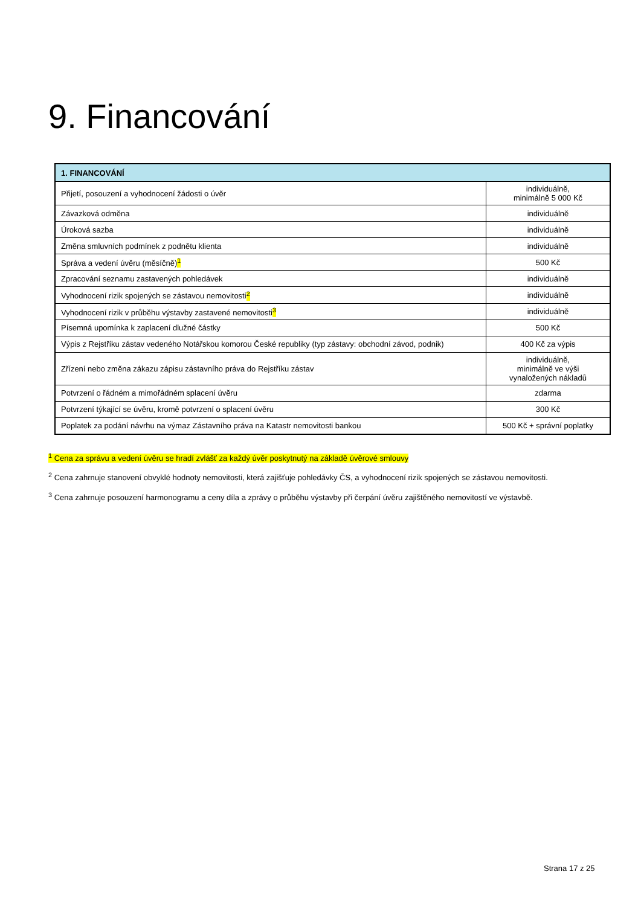9. Financování
| 1. FINANCOVÁNÍ | |
| --- | --- |
| Přijetí, posouzení a vyhodnocení žádosti o úvěr | individuálně, minimálně 5 000 Kč |
| Závazková odměna | individuálně |
| Úroková sazba | individuálně |
| Změna smluvních podmínek z podnětu klienta | individuálně |
| Správa a vedení úvěru (měsíčně) <sup>1</sup> | 500 Kč |
| Zpracování seznamu zastavených pohledávek | individuálně |
| Vyhodnocení rizik spojených se zástavou nemovitosti <sup>2</sup> | individuálně |
| Vyhodnocení rizik v průběhu výstavby zastavené nemovitosti <sup>3</sup> | individuálně |
| Písemná upomínka k zaplacení dlužné částky | 500 Kč |
| Výpis z Rejstříku zástav vedeného Notářskou komorou České republiky (typ zástavy: obchodní závod, podnik) | 400 Kč za výpis |
| Zřízení nebo změna zákazu zápisu zástavního práva do Rejstříku zástav | individuálně, minimálně ve výši vynaložených nákladů |
| Potvrzení o řádném a mimořádném splacení úvěru | zdarma |
| Potvrzení týkající se úvěru, kromě potvrzení o splacení úvěru | 300 Kč |
| Poplatek za podání návrhu na výmaz Zástavního práva na Katastr nemovitosti bankou | 500 Kč + správní poplatky |
<sup>1</sup> Cena za správu a vedení úvěru se hradí zvlášť za každý úvěr poskytnutý na základě úvěrové smlouvy
<sup>2</sup> Cena zahrnuje stanovení obvyklé hodnoty nemovitosti, která zajišťuje pohledávky ČS, a vyhodnocení rizik spojených se zástavou nemovitosti.
<sup>3</sup> Cena zahrnuje posouzení harmonogramu a ceny díla a zprávy o průběhu výstavby při čerpání úvěru zajištěného nemovitostí ve výstavbě.
Strana 17 z 25